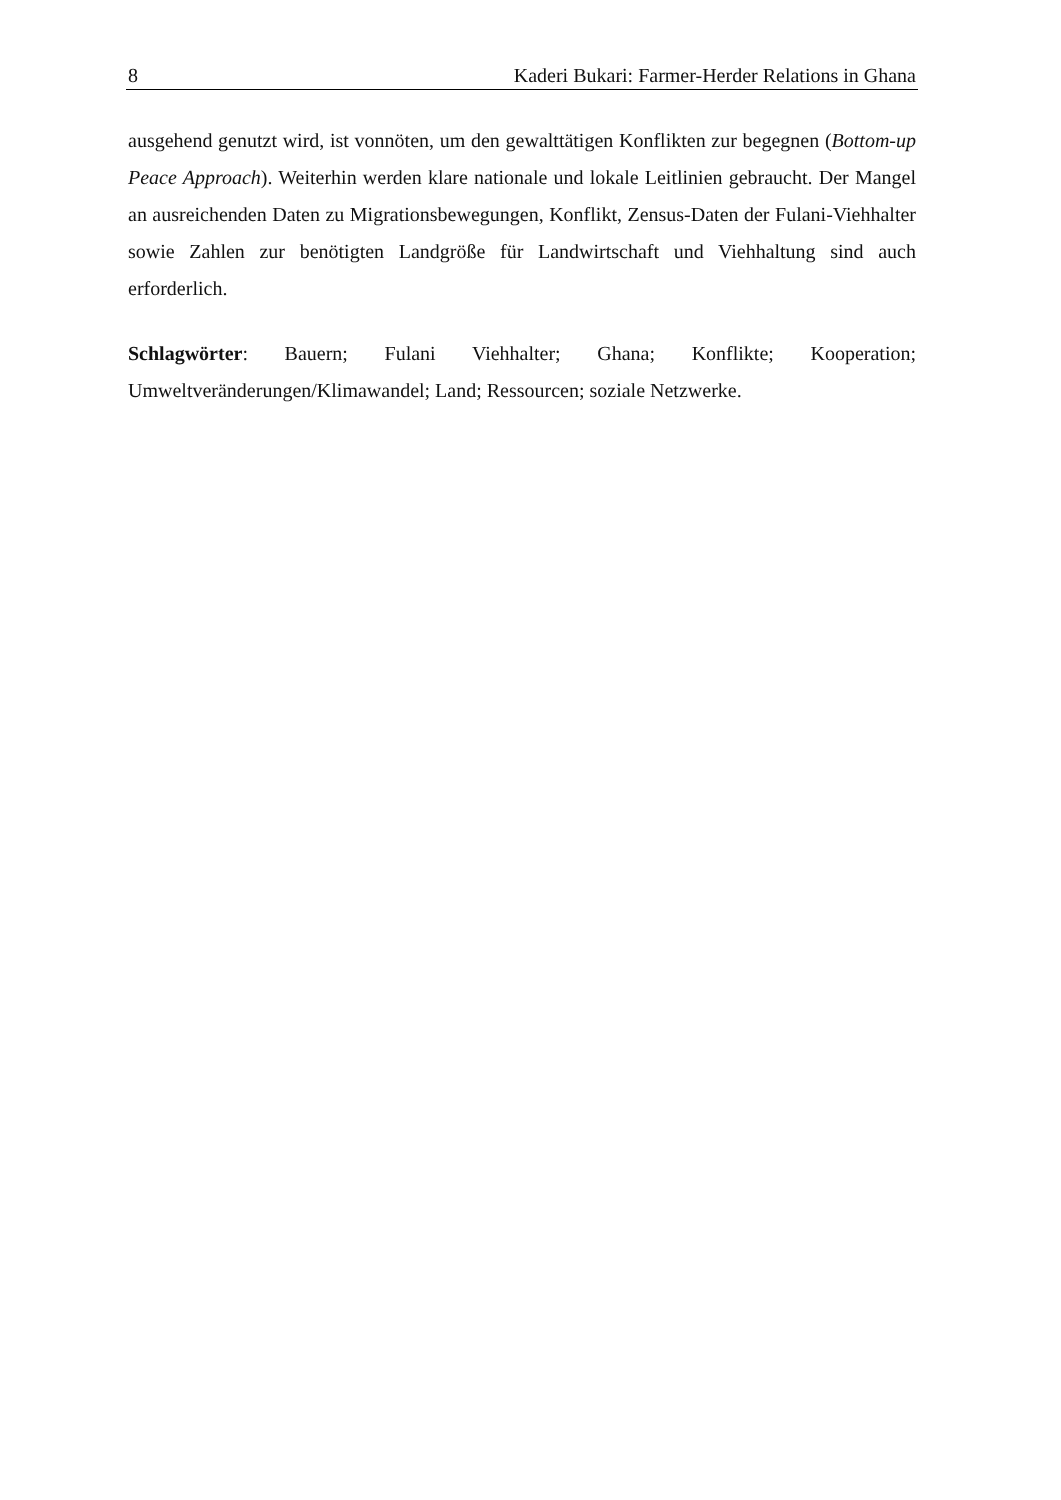8 Kaderi Bukari: Farmer-Herder Relations in Ghana
ausgehend genutzt wird, ist vonnöten, um den gewalttätigen Konflikten zur begegnen (Bottom-up Peace Approach). Weiterhin werden klare nationale und lokale Leitlinien gebraucht. Der Mangel an ausreichenden Daten zu Migrationsbewegungen, Konflikt, Zensus-Daten der Fulani-Viehhalter sowie Zahlen zur benötigten Landgröße für Landwirtschaft und Viehhaltung sind auch erforderlich.
Schlagwörter: Bauern; Fulani Viehhalter; Ghana; Konflikte; Kooperation; Umweltveränderungen/Klimawandel; Land; Ressourcen; soziale Netzwerke.